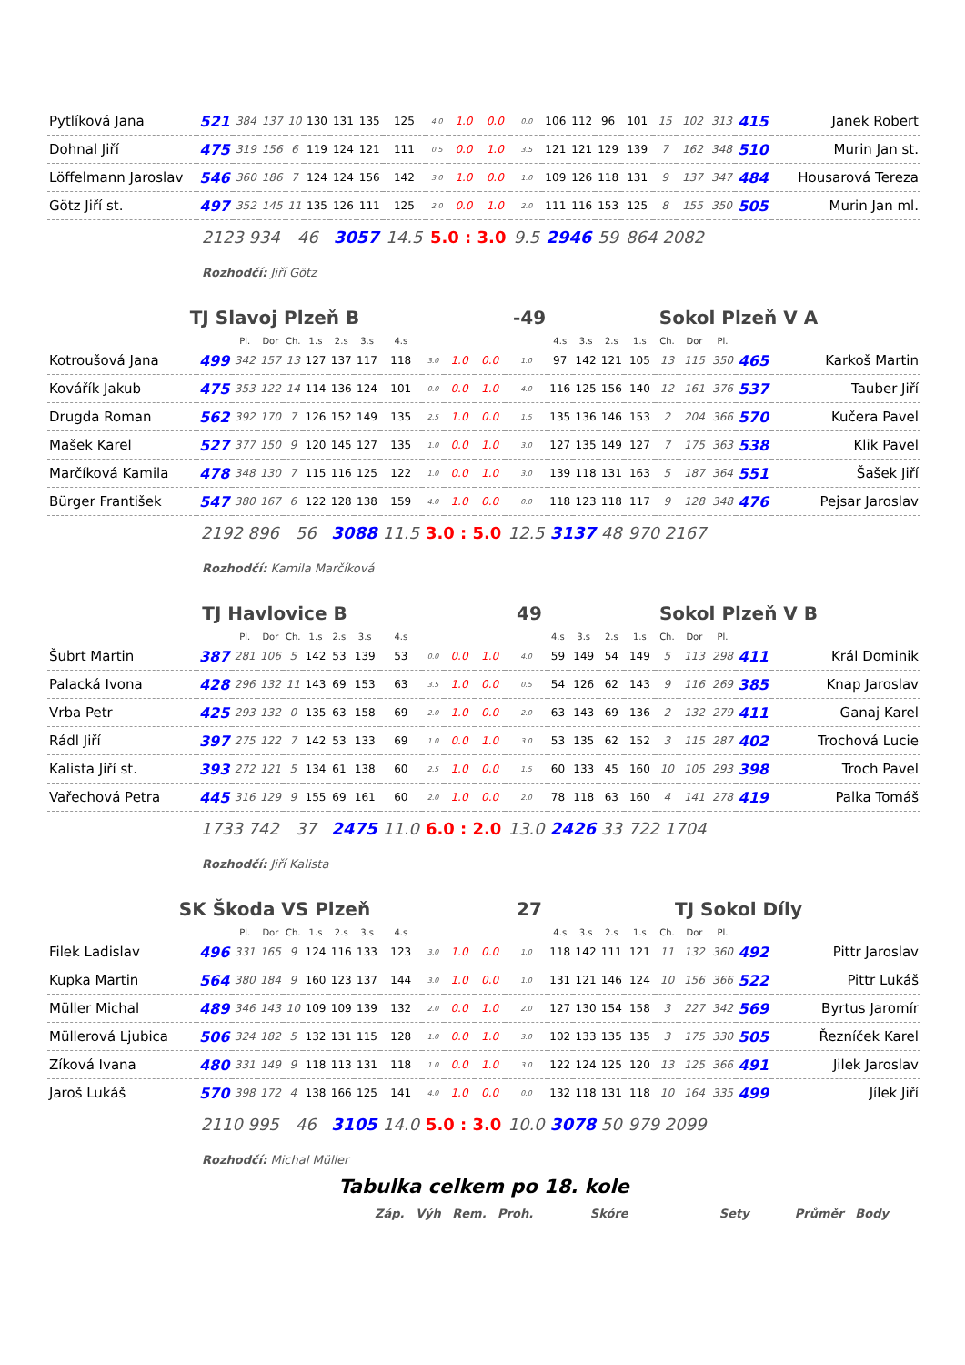| Pytlíková Jana | 521 | 384 | 137 | 10 | 130 | 131 | 135 | 125 | 4.0 | 1.0 | 0.0 | 0.0 | 106 | 112 | 96 | 101 | 15 | 102 | 313 | 415 | Janek Robert |
| Dohnal Jiří | 475 | 319 | 156 | 6 | 119 | 124 | 121 | 111 | 0.5 | 0.0 | 1.0 | 3.5 | 121 | 121 | 129 | 139 | 7 | 162 | 348 | 510 | Murin Jan st. |
| Löffelmann Jaroslav | 546 | 360 | 186 | 7 | 124 | 124 | 156 | 142 | 3.0 | 1.0 | 0.0 | 1.0 | 109 | 126 | 118 | 131 | 9 | 137 | 347 | 484 | Housarová Tereza |
| Götz Jiří st. | 497 | 352 | 145 | 11 | 135 | 126 | 111 | 125 | 2.0 | 0.0 | 1.0 | 2.0 | 111 | 116 | 153 | 125 | 8 | 155 | 350 | 505 | Murin Jan ml. |
| | 2123 934 | | | 46 | | 3057 | | 14.5 | 5.0 : 3.0 | | | 9.5 | 2946 | | 59 | 864 2082 | | | | | |
Rozhodčí: Jiří Götz
TJ Slavoj Plzeň B -49 Sokol Plzeň V A
| | | Pl. | Dor | Ch. | 1.s | 2.s | 3.s | 4.s | | | | | 4.s | 3.s | 2.s | 1.s | Ch. | Dor | Pl. | | |
| Kotroušová Jana | 499 | 342 | 157 | 13 | 127 | 137 | 117 | 118 | 3.0 | 1.0 | 0.0 | 1.0 | 97 | 142 | 121 | 105 | 13 | 115 | 350 | 465 | Karkoš Martin |
| Kovářík Jakub | 475 | 353 | 122 | 14 | 114 | 136 | 124 | 101 | 0.0 | 0.0 | 1.0 | 4.0 | 116 | 125 | 156 | 140 | 12 | 161 | 376 | 537 | Tauber Jiří |
| Drugda Roman | 562 | 392 | 170 | 7 | 126 | 152 | 149 | 135 | 2.5 | 1.0 | 0.0 | 1.5 | 135 | 136 | 146 | 153 | 2 | 204 | 366 | 570 | Kučera Pavel |
| Mašek Karel | 527 | 377 | 150 | 9 | 120 | 145 | 127 | 135 | 1.0 | 0.0 | 1.0 | 3.0 | 127 | 135 | 149 | 127 | 7 | 175 | 363 | 538 | Klik Pavel |
| Marčíková Kamila | 478 | 348 | 130 | 7 | 115 | 116 | 125 | 122 | 1.0 | 0.0 | 1.0 | 3.0 | 139 | 118 | 131 | 163 | 5 | 187 | 364 | 551 | Šašek Jiří |
| Bürger František | 547 | 380 | 167 | 6 | 122 | 128 | 138 | 159 | 4.0 | 1.0 | 0.0 | 0.0 | 118 | 123 | 118 | 117 | 9 | 128 | 348 | 476 | Pejsar Jaroslav |
| | 2192 896 | | | 56 | | 3088 | | 11.5 | 3.0 : 5.0 | | | 12.5 | 3137 | | 48 | 970 2167 | | | | | |
Rozhodčí: Kamila Marčíková
TJ Havlovice B 49 Sokol Plzeň V B
| | | Pl. | Dor | Ch. | 1.s | 2.s | 3.s | 4.s | | | | | 4.s | 3.s | 2.s | 1.s | Ch. | Dor | Pl. | | |
| Šubrt Martin | 387 | 281 | 106 | 5 | 142 | 53 | 139 | 53 | 0.0 | 0.0 | 1.0 | 4.0 | 59 | 149 | 54 | 149 | 5 | 113 | 298 | 411 | Král Dominik |
| Palacká Ivona | 428 | 296 | 132 | 11 | 143 | 69 | 153 | 63 | 3.5 | 1.0 | 0.0 | 0.5 | 54 | 126 | 62 | 143 | 9 | 116 | 269 | 385 | Knap Jaroslav |
| Vrba Petr | 425 | 293 | 132 | 0 | 135 | 63 | 158 | 69 | 2.0 | 1.0 | 0.0 | 2.0 | 63 | 143 | 69 | 136 | 2 | 132 | 279 | 411 | Ganaj Karel |
| Rádl Jiří | 397 | 275 | 122 | 7 | 142 | 53 | 133 | 69 | 1.0 | 0.0 | 1.0 | 3.0 | 53 | 135 | 62 | 152 | 3 | 115 | 287 | 402 | Trochová Lucie |
| Kalista Jiří st. | 393 | 272 | 121 | 5 | 134 | 61 | 138 | 60 | 2.5 | 1.0 | 0.0 | 1.5 | 60 | 133 | 45 | 160 | 10 | 105 | 293 | 398 | Troch Pavel |
| Vařechová Petra | 445 | 316 | 129 | 9 | 155 | 69 | 161 | 60 | 2.0 | 1.0 | 0.0 | 2.0 | 78 | 118 | 63 | 160 | 4 | 141 | 278 | 419 | Palka Tomáš |
| | 1733 742 | | | 37 | | 2475 | | 11.0 | 6.0 : 2.0 | | | 13.0 | 2426 | | 33 | 722 1704 | | | | | |
Rozhodčí: Jiří Kalista
SK Škoda VS Plzeň 27 TJ Sokol Díly
| | | Pl. | Dor | Ch. | 1.s | 2.s | 3.s | 4.s | | | | | 4.s | 3.s | 2.s | 1.s | Ch. | Dor | Pl. | | |
| Filek Ladislav | 496 | 331 | 165 | 9 | 124 | 116 | 133 | 123 | 3.0 | 1.0 | 0.0 | 1.0 | 118 | 142 | 111 | 121 | 11 | 132 | 360 | 492 | Pittr Jaroslav |
| Kupka Martin | 564 | 380 | 184 | 9 | 160 | 123 | 137 | 144 | 3.0 | 1.0 | 0.0 | 1.0 | 131 | 121 | 146 | 124 | 10 | 156 | 366 | 522 | Pittr Lukáš |
| Müller Michal | 489 | 346 | 143 | 10 | 109 | 109 | 139 | 132 | 2.0 | 0.0 | 1.0 | 2.0 | 127 | 130 | 154 | 158 | 3 | 227 | 342 | 569 | Byrtus Jaromír |
| Müllerová Ljubica | 506 | 324 | 182 | 5 | 132 | 131 | 115 | 128 | 1.0 | 0.0 | 1.0 | 3.0 | 102 | 133 | 135 | 135 | 3 | 175 | 330 | 505 | Řezníček Karel |
| Zíková Ivana | 480 | 331 | 149 | 9 | 118 | 113 | 131 | 118 | 1.0 | 0.0 | 1.0 | 3.0 | 122 | 124 | 125 | 120 | 13 | 125 | 366 | 491 | Jilek Jaroslav |
| Jaroš Lukáš | 570 | 398 | 172 | 4 | 138 | 166 | 125 | 141 | 4.0 | 1.0 | 0.0 | 0.0 | 132 | 118 | 131 | 118 | 10 | 164 | 335 | 499 | Jílek Jiří |
| | 2110 995 | | | 46 | | 3105 | | 14.0 | 5.0 : 3.0 | | | 10.0 | 3078 | | 50 | 979 2099 | | | | | |
Rozhodčí: Michal Müller
Tabulka celkem po 18. kole
Záp. Výh Rem. Proh. Skóre Sety Průměr Body